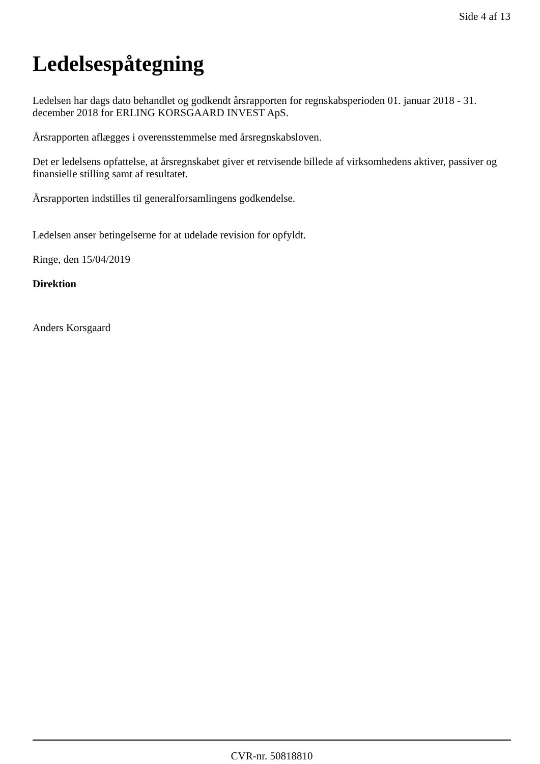Side 4 af 13
Ledelsespåtegning
Ledelsen har dags dato behandlet og godkendt årsrapporten for regnskabsperioden 01. januar 2018 - 31. december 2018 for ERLING KORSGAARD INVEST ApS.
Årsrapporten aflægges i overensstemmelse med årsregnskabsloven.
Det er ledelsens opfattelse, at årsregnskabet giver et retvisende billede af virksomhedens aktiver, passiver og finansielle stilling samt af resultatet.
Årsrapporten indstilles til generalforsamlingens godkendelse.
Ledelsen anser betingelserne for at udelade revision for opfyldt.
Ringe, den 15/04/2019
Direktion
Anders Korsgaard
CVR-nr. 50818810